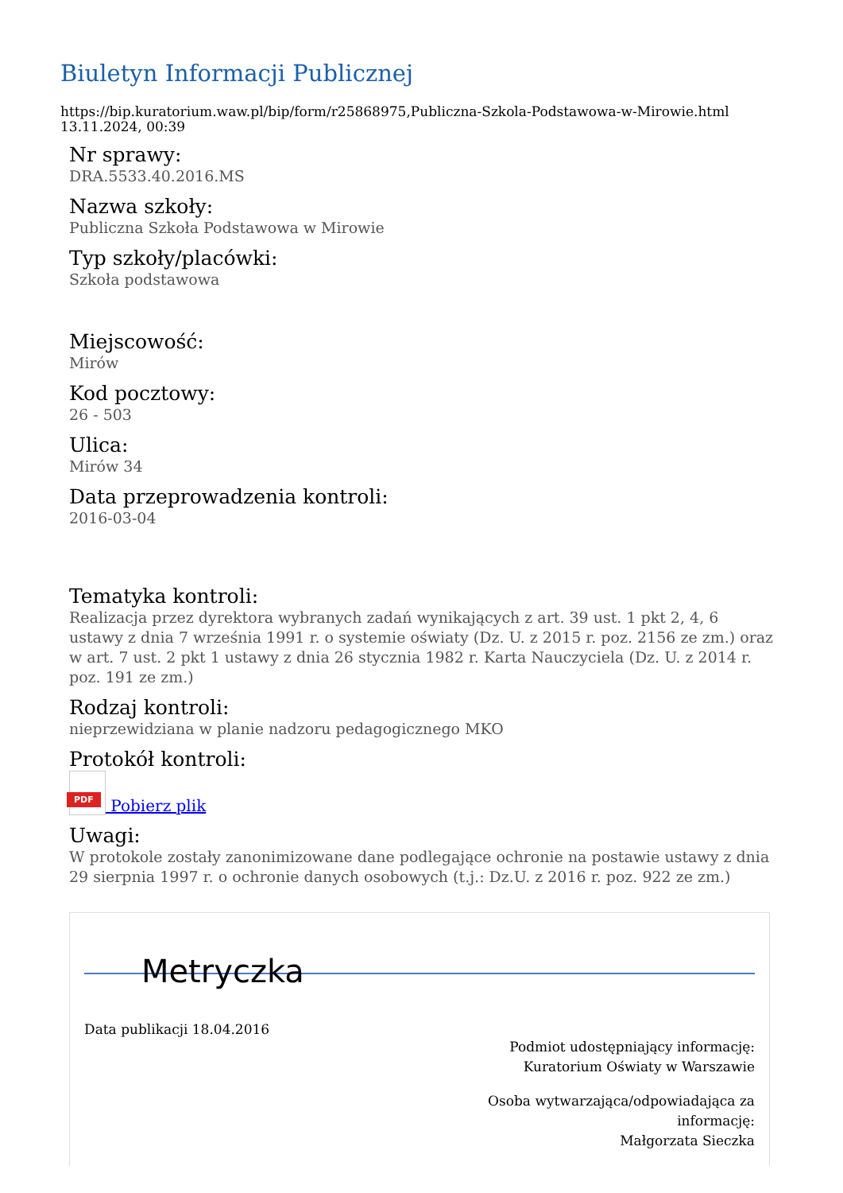Biuletyn Informacji Publicznej
https://bip.kuratorium.waw.pl/bip/form/r25868975,Publiczna-Szkola-Podstawowa-w-Mirowie.html
13.11.2024, 00:39
Nr sprawy:
DRA.5533.40.2016.MS
Nazwa szkoły:
Publiczna Szkoła Podstawowa w Mirowie
Typ szkoły/placówki:
Szkoła podstawowa
Miejscowość:
Mirów
Kod pocztowy:
26 - 503
Ulica:
Mirów 34
Data przeprowadzenia kontroli:
2016-03-04
Tematyka kontroli:
Realizacja przez dyrektora wybranych zadań wynikających z art. 39 ust. 1 pkt 2, 4, 6 ustawy z dnia 7 września 1991 r. o systemie oświaty (Dz. U. z 2015 r. poz. 2156 ze zm.) oraz w art. 7 ust. 2 pkt 1 ustawy z dnia 26 stycznia 1982 r. Karta Nauczyciela (Dz. U. z 2014 r. poz. 191 ze zm.)
Rodzaj kontroli:
nieprzewidziana w planie nadzoru pedagogicznego MKO
Protokół kontroli:
PDF
Pobierz plik
Uwagi:
W protokole zostały zanonimizowane dane podlegające ochronie na postawie ustawy z dnia 29 sierpnia 1997 r. o ochronie danych osobowych (t.j.: Dz.U. z 2016 r. poz. 922 ze zm.)
Metryczka
Data publikacji 18.04.2016
Podmiot udostępniający informację:
Kuratorium Oświaty w Warszawie
Osoba wytwarzająca/odpowiadająca za
informację:
Małgorzata Sieczka